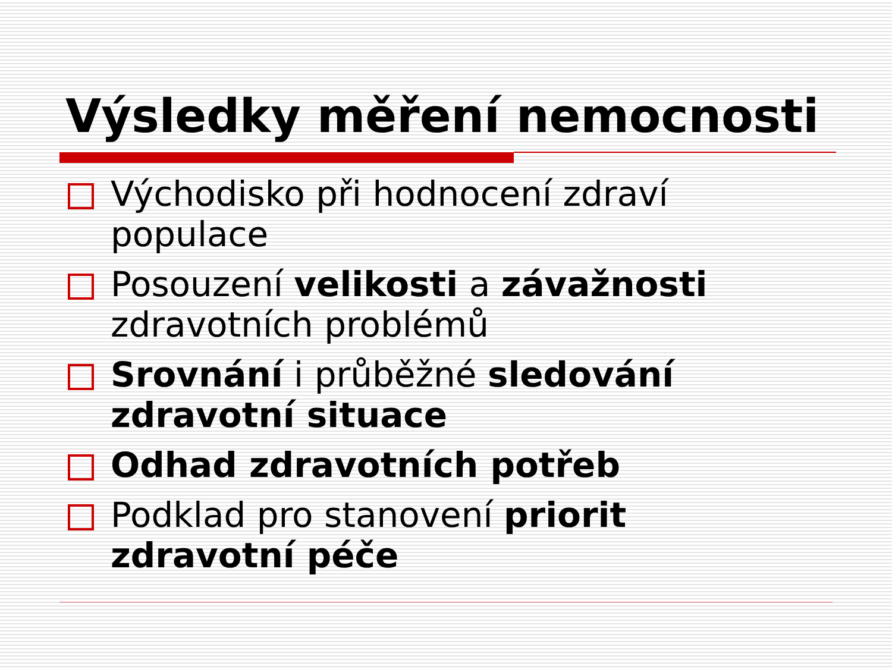Výsledky měření nemocnosti
Východisko při hodnocení zdraví populace
Posouzení velikosti a závažnosti zdravotních problémů
Srovnání i průběžné sledování zdravotní situace
Odhad zdravotních potřeb
Podklad pro stanovení priorit zdravotní péče